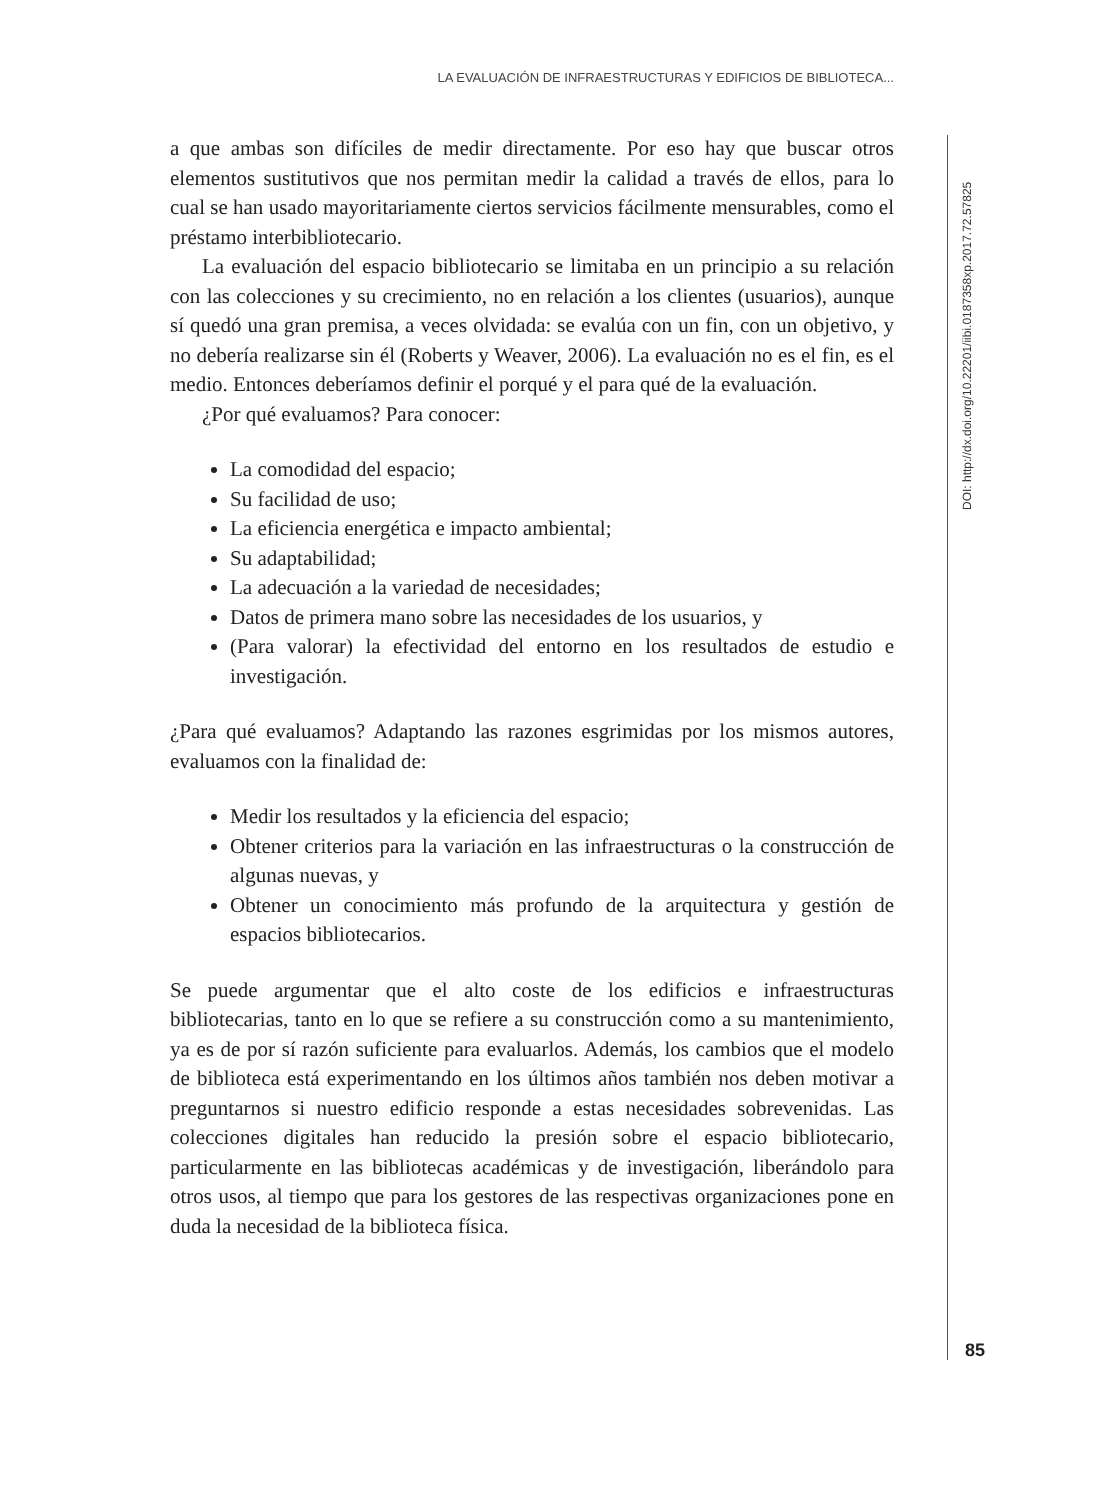LA EVALUACIÓN DE INFRAESTRUCTURAS Y EDIFICIOS DE BIBLIOTECA...
DOI: http://dx.doi.org/10.22201/iibi.0187358xp.2017.72.57825
a que ambas son difíciles de medir directamente. Por eso hay que buscar otros elementos sustitutivos que nos permitan medir la calidad a través de ellos, para lo cual se han usado mayoritariamente ciertos servicios fácilmente mensurables, como el préstamo interbibliotecario.
La evaluación del espacio bibliotecario se limitaba en un principio a su relación con las colecciones y su crecimiento, no en relación a los clientes (usuarios), aunque sí quedó una gran premisa, a veces olvidada: se evalúa con un fin, con un objetivo, y no debería realizarse sin él (Roberts y Weaver, 2006). La evaluación no es el fin, es el medio. Entonces deberíamos definir el porqué y el para qué de la evaluación.
¿Por qué evaluamos? Para conocer:
La comodidad del espacio;
Su facilidad de uso;
La eficiencia energética e impacto ambiental;
Su adaptabilidad;
La adecuación a la variedad de necesidades;
Datos de primera mano sobre las necesidades de los usuarios, y
(Para valorar) la efectividad del entorno en los resultados de estudio e investigación.
¿Para qué evaluamos? Adaptando las razones esgrimidas por los mismos autores, evaluamos con la finalidad de:
Medir los resultados y la eficiencia del espacio;
Obtener criterios para la variación en las infraestructuras o la construcción de algunas nuevas, y
Obtener un conocimiento más profundo de la arquitectura y gestión de espacios bibliotecarios.
Se puede argumentar que el alto coste de los edificios e infraestructuras bibliotecarias, tanto en lo que se refiere a su construcción como a su mantenimiento, ya es de por sí razón suficiente para evaluarlos. Además, los cambios que el modelo de biblioteca está experimentando en los últimos años también nos deben motivar a preguntarnos si nuestro edificio responde a estas necesidades sobrevenidas. Las colecciones digitales han reducido la presión sobre el espacio bibliotecario, particularmente en las bibliotecas académicas y de investigación, liberándolo para otros usos, al tiempo que para los gestores de las respectivas organizaciones pone en duda la necesidad de la biblioteca física.
85